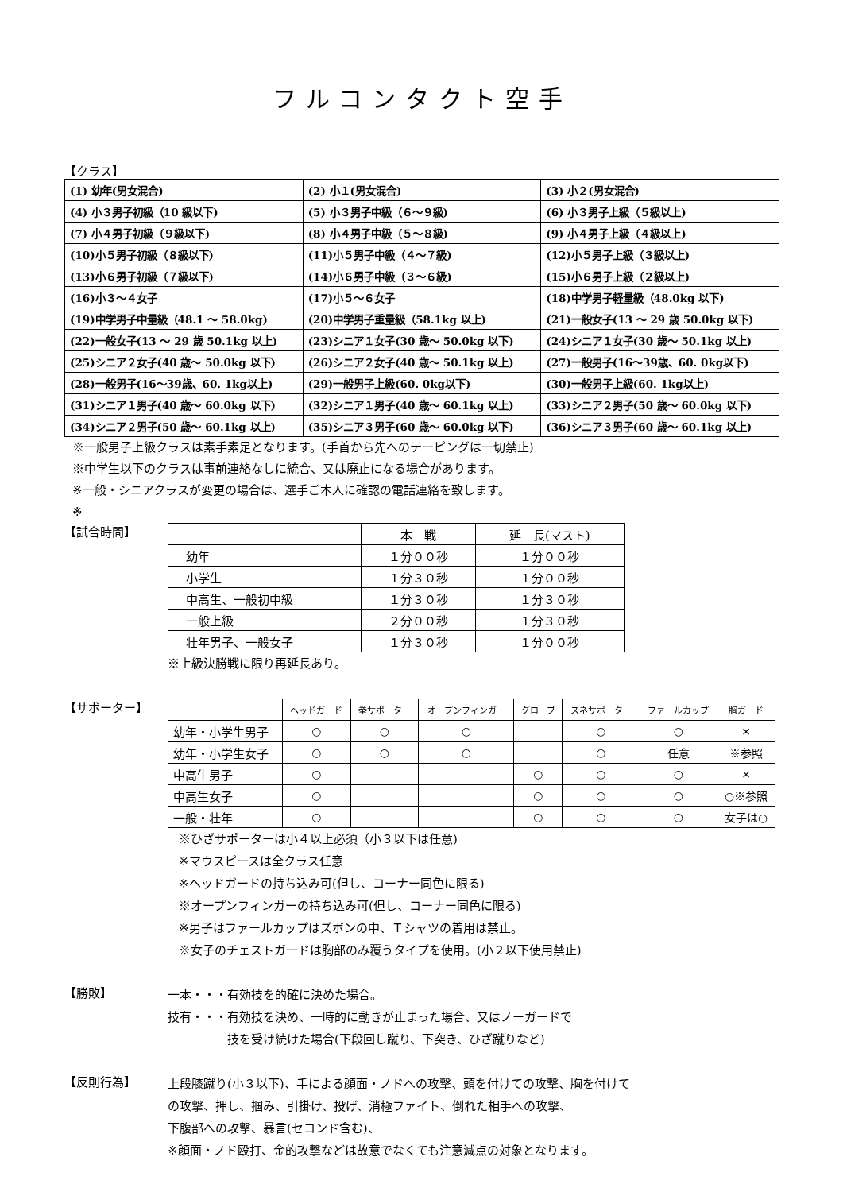フルコンタクト空手
【クラス】
| (1) 幼年(男女混合) | (2) 小１(男女混合) | (3) 小２(男女混合) |
| (4) 小３男子初級（10 級以下) | (5) 小３男子中級（６～９級) | (6) 小３男子上級（５級以上) |
| (7) 小４男子初級（９級以下) | (8) 小４男子中級（５～８級) | (9) 小４男子上級（４級以上) |
| (10)小５男子初級（８級以下) | (11)小５男子中級（４～７級) | (12)小５男子上級（３級以上) |
| (13)小６男子初級（７級以下) | (14)小６男子中級（３～６級) | (15)小６男子上級（２級以上) |
| (16)小３～４女子 | (17)小５～６女子 | (18)中学男子軽量級（48.0kg 以下) |
| (19)中学男子中量級（48.1 ～ 58.0kg) | (20)中学男子重量級（58.1kg 以上) | (21)一般女子(13 ～ 29 歳 50.0kg 以下) |
| (22)一般女子(13 ～ 29 歳 50.1kg 以上) | (23)シニア１女子(30 歳～ 50.0kg 以下) | (24)シニア１女子(30 歳～ 50.1kg 以上) |
| (25)シニア２女子(40 歳～ 50.0kg 以下) | (26)シニア２女子(40 歳～ 50.1kg 以上) | (27)一般男子(16～39歳、60. 0kg以下) |
| (28)一般男子(16～39歳、60. 1kg以上) | (29)一般男子上級(60. 0kg以下) | (30)一般男子上級(60. 1kg以上) |
| (31)シニア１男子(40 歳～ 60.0kg 以下) | (32)シニア１男子(40 歳～ 60.1kg 以上) | (33)シニア２男子(50 歳～ 60.0kg 以下) |
| (34)シニア２男子(50 歳～ 60.1kg 以上) | (35)シニア３男子(60 歳～ 60.0kg 以下) | (36)シニア３男子(60 歳～ 60.1kg 以上) |
※一般男子上級クラスは素手素足となります。(手首から先へのテーピングは一切禁止)
※中学生以下のクラスは事前連絡なしに統合、又は廃止になる場合があります。
※一般・シニアクラスが変更の場合は、選手ご本人に確認の電話連絡を致します。
※
【試合時間】
| | 本 戦 | 延 長(マスト) |
| 幼年 | １分００秒 | １分００秒 |
| 小学生 | １分３０秒 | １分００秒 |
| 中高生、一般初中級 | １分３０秒 | １分３０秒 |
| 一般上級 | ２分００秒 | １分３０秒 |
| 壮年男子、一般女子 | １分３０秒 | １分００秒 |
※上級決勝戦に限り再延長あり。
【サポーター】
| | ヘッドガード | 拳サポーター | オープンフィンガー | グローブ | スネサポーター | ファールカップ | 胸ガード |
| 幼年・小学生男子 | ○ | ○ | ○ | | ○ | ○ | × |
| 幼年・小学生女子 | ○ | ○ | ○ | | ○ | 任意 | ※参照 |
| 中高生男子 | ○ | | | ○ | ○ | ○ | × |
| 中高生女子 | ○ | | | ○ | ○ | ○ | ○※参照 |
| 一般・壮年 | ○ | | | ○ | ○ | ○ | 女子は○ |
※ひざサポーターは小４以上必須（小３以下は任意)
※マウスピースは全クラス任意
※ヘッドガードの持ち込み可(但し、コーナー同色に限る)
※オープンフィンガーの持ち込み可(但し、コーナー同色に限る)
※男子はファールカップはズボンの中、Ｔシャツの着用は禁止。
※女子のチェストガードは胸部のみ覆うタイプを使用。(小２以下使用禁止)
【勝敗】
一本・・・有効技を的確に決めた場合。
技有・・・有効技を決め、一時的に動きが止まった場合、又はノーガードで
　　　　　技を受け続けた場合(下段回し蹴り、下突き、ひざ蹴りなど)
【反則行為】
上段膝蹴り(小３以下)、手による顔面・ノドへの攻撃、頭を付けての攻撃、胸を付けて
の攻撃、押し、掴み、引掛け、投げ、消極ファイト、倒れた相手への攻撃、
下腹部への攻撃、暴言(セコンド含む)、
※顔面・ノド殴打、金的攻撃などは故意でなくても注意減点の対象となります。